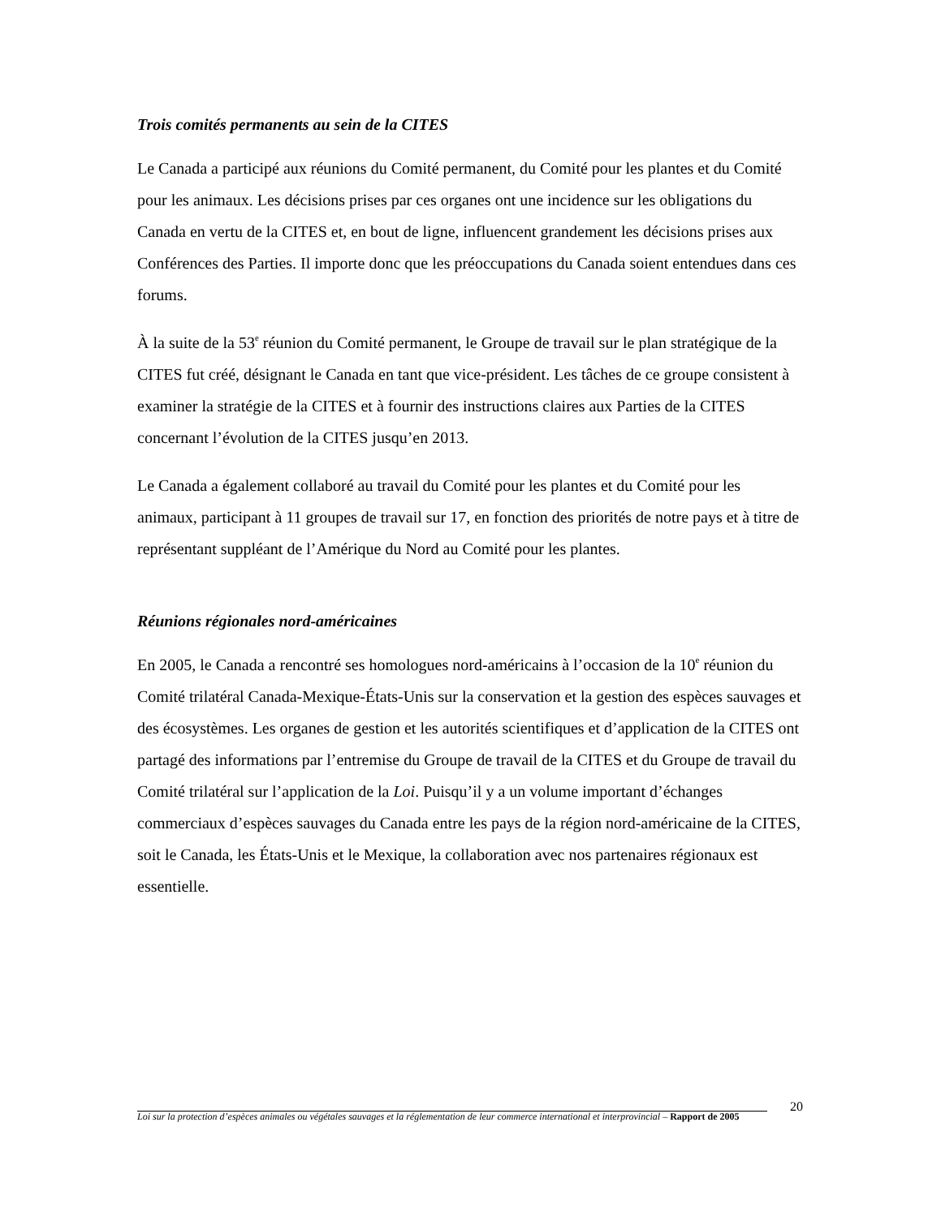Trois comités permanents au sein de la CITES
Le Canada a participé aux réunions du Comité permanent, du Comité pour les plantes et du Comité pour les animaux. Les décisions prises par ces organes ont une incidence sur les obligations du Canada en vertu de la CITES et, en bout de ligne, influencent grandement les décisions prises aux Conférences des Parties. Il importe donc que les préoccupations du Canada soient entendues dans ces forums.
À la suite de la 53<sup>e</sup> réunion du Comité permanent, le Groupe de travail sur le plan stratégique de la CITES fut créé, désignant le Canada en tant que vice-président. Les tâches de ce groupe consistent à examiner la stratégie de la CITES et à fournir des instructions claires aux Parties de la CITES concernant l’évolution de la CITES jusqu’en 2013.
Le Canada a également collaboré au travail du Comité pour les plantes et du Comité pour les animaux, participant à 11 groupes de travail sur 17, en fonction des priorités de notre pays et à titre de représentant suppléant de l’Amérique du Nord au Comité pour les plantes.
Réunions régionales nord-américaines
En 2005, le Canada a rencontré ses homologues nord-américains à l’occasion de la 10<sup>e</sup> réunion du Comité trilatéral Canada-Mexique-États-Unis sur la conservation et la gestion des espèces sauvages et des écosystèmes. Les organes de gestion et les autorités scientifiques et d’application de la CITES ont partagé des informations par l’entremise du Groupe de travail de la CITES et du Groupe de travail du Comité trilatéral sur l’application de la Loi. Puisqu’il y a un volume important d’échanges commerciaux d’espèces sauvages du Canada entre les pays de la région nord-américaine de la CITES, soit le Canada, les États-Unis et le Mexique, la collaboration avec nos partenaires régionaux est essentielle.
20
Loi sur la protection d’espèces animales ou végétales sauvages et la réglementation de leur commerce international et interprovincial – Rapport de 2005